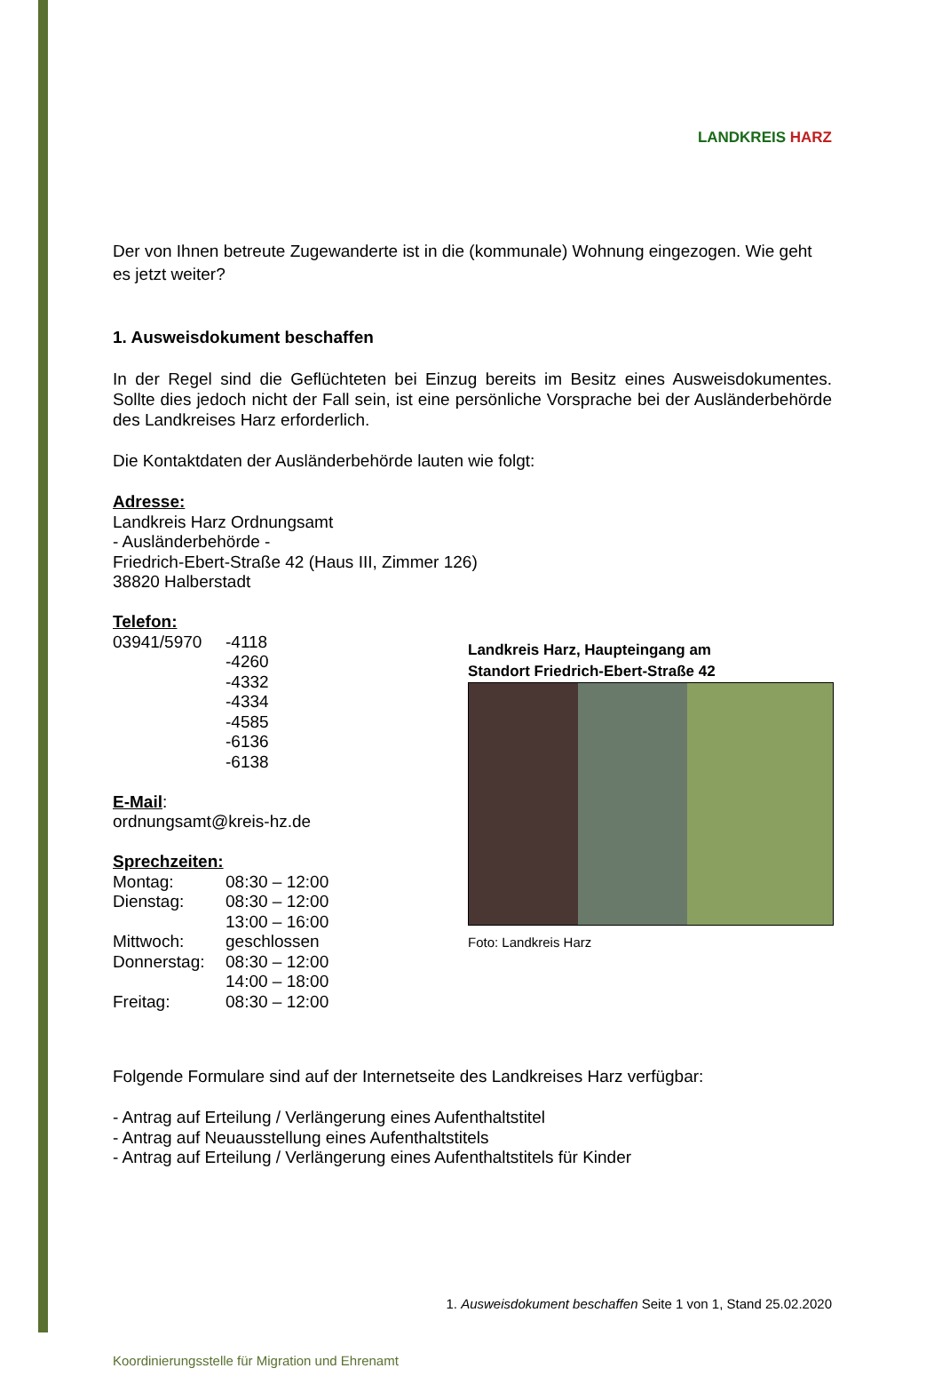LANDKREIS HARZ
Der von Ihnen betreute Zugewanderte ist in die (kommunale) Wohnung eingezogen. Wie geht es jetzt weiter?
1. Ausweisdokument beschaffen
In der Regel sind die Geflüchteten bei Einzug bereits im Besitz eines Ausweisdokumentes. Sollte dies jedoch nicht der Fall sein, ist eine persönliche Vorsprache bei der Ausländerbehörde des Landkreises Harz erforderlich.
Die Kontaktdaten der Ausländerbehörde lauten wie folgt:
Adresse:
Landkreis Harz Ordnungsamt
- Ausländerbehörde -
Friedrich-Ebert-Straße 42 (Haus III, Zimmer 126)
38820 Halberstadt
Telefon:
03941/5970 -4118
-4260
-4332
-4334
-4585
-6136
-6138
E-Mail:
ordnungsamt@kreis-hz.de
Sprechzeiten:
Montag: 08:30 – 12:00
Dienstag: 08:30 – 12:00
13:00 – 16:00
Mittwoch: geschlossen
Donnerstag: 08:30 – 12:00
14:00 – 18:00
Freitag: 08:30 – 12:00
Folgende Formulare sind auf der Internetseite des Landkreises Harz verfügbar:
- Antrag auf Erteilung / Verlängerung eines Aufenthaltstitel
- Antrag auf Neuausstellung eines Aufenthaltstitels
- Antrag auf Erteilung / Verlängerung eines Aufenthaltstitels für Kinder
1. Ausweisdokument beschaffen Seite 1 von 1, Stand 25.02.2020
Koordinierungsstelle für Migration und Ehrenamt
Landkreis Harz, Haupteingang am
Standort Friedrich-Ebert-Straße 42
Foto: Landkreis Harz